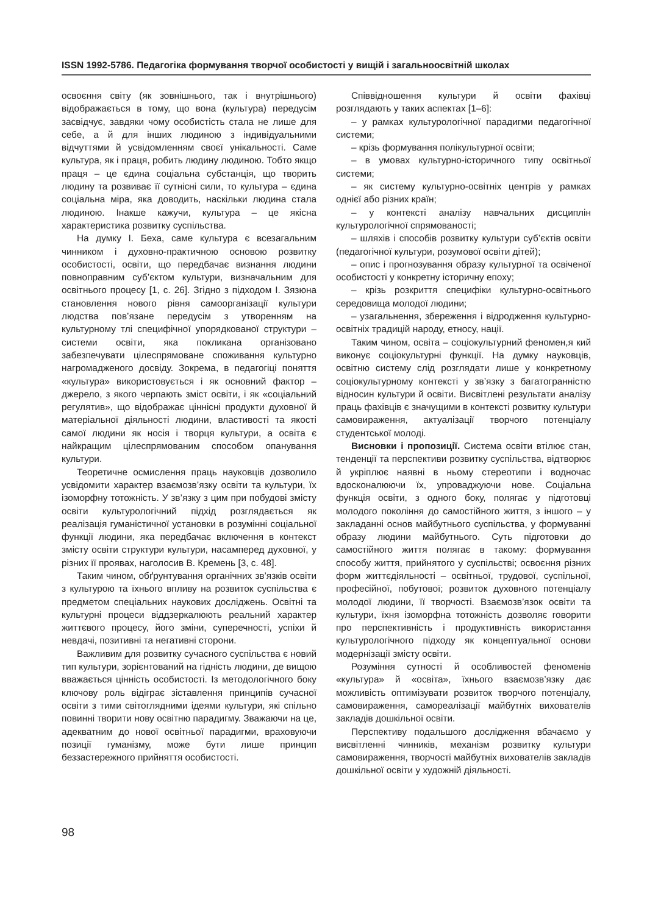ISSN 1992-5786. Педагогіка формування творчої особистості у вищій і загальноосвітній школах
освоєння світу (як зовнішнього, так і внутрішнього) відображається в тому, що вона (культура) передусім засвідчує, завдяки чому особистість стала не лише для себе, а й для інших людиною з індивідуальними відчуттями й усвідомленням своєї унікальності. Саме культура, як і праця, робить людину людиною. Тобто якщо праця – це єдина соціальна субстанція, що творить людину та розвиває її сутнісні сили, то культура – єдина соціальна міра, яка доводить, наскільки людина стала людиною. Інакше кажучи, культура – це якісна характеристика розвитку суспільства.
На думку І. Беха, саме культура є всезагальним чинником і духовно-практичною основою розвитку особистості, освіти, що передбачає визнання людини повноправним суб’єктом культури, визначальним для освітнього процесу [1, с. 26]. Згідно з підходом І. Зязюна становлення нового рівня самоорганізації культури людства пов’язане передусім з утворенням на культурному тлі специфічної упорядкованої структури – системи освіти, яка покликана організовано забезпечувати цілеспрямоване споживання культурно нагромадженого досвіду. Зокрема, в педагогіці поняття «культура» використовується і як основний фактор – джерело, з якого черпають зміст освіти, і як «соціальний регулятив», що відображає ціннісні продукти духовної й матеріальної діяльності людини, властивості та якості самої людини як носія і творця культури, а освіта є найкращим цілеспрямованим способом опанування культури.
Теоретичне осмислення праць науковців дозволило усвідомити характер взаємозв’язку освіти та культури, їх ізоморфну тотожність. У зв’язку з цим при побудові змісту освіти культурологічний підхід розглядається як реалізація гуманістичної установки в розумінні соціальної функції людини, яка передбачає включення в контекст змісту освіти структури культури, насамперед духовної, у різних її проявах, наголосив В. Кремень [3, с. 48].
Таким чином, обґрунтування органічних зв’язків освіти з культурою та їхнього впливу на розвиток суспільства є предметом спеціальних наукових досліджень. Освітні та культурні процеси віддзеркалюють реальний характер життєвого процесу, його зміни, суперечності, успіхи й невдачі, позитивні та негативні сторони.
Важливим для розвитку сучасного суспільства є новий тип культури, зорієнтований на гідність людини, де вищою вважається цінність особистості. Із методологічного боку ключову роль відіграє зіставлення принципів сучасної освіти з тими світоглядними ідеями культури, які спільно повинні творити нову освітню парадигму. Зважаючи на це, адекватним до нової освітньої парадигми, враховуючи позиції гуманізму, може бути лише принцип беззастережного прийняття особистості.
Співвідношення культури й освіти фахівці розглядають у таких аспектах [1–6]:
– у рамках культурологічної парадигми педагогічної системи;
– крізь формування полікультурної освіти;
– в умовах культурно-історичного типу освітньої системи;
– як систему культурно-освітніх центрів у рамках однієї або різних країн;
– у контексті аналізу навчальних дисциплін культурологічної спрямованості;
– шляхів і способів розвитку культури суб’єктів освіти (педагогічної культури, розумової освіти дітей);
– опис і прогнозування образу культурної та освіченої особистості у конкретну історичну епоху;
– крізь розкриття специфіки культурно-освітнього середовища молодої людини;
– узагальнення, збереження і відродження культурно-освітніх традицій народу, етносу, нації.
Таким чином, освіта – соціокультурний феномен,я кий виконує соціокультурні функції. На думку науковців, освітню систему слід розглядати лише у конкретному соціокультурному контексті у зв’язку з багатогранністю відносин культури й освіти. Висвітлені результати аналізу праць фахівців є значущими в контексті розвитку культури самовираження, актуалізації творчого потенціалу студентської молоді.
Висновки і пропозиції. Система освіти втілює стан, тенденції та перспективи розвитку суспільства, відтворює й укріплює наявні в ньому стереотипи і водночас вдосконалюючи їх, упроваджуючи нове. Соціальна функція освіти, з одного боку, полягає у підготовці молодого покоління до самостійного життя, з іншого – у закладанні основ майбутнього суспільства, у формуванні образу людини майбутнього. Суть підготовки до самостійного життя полягає в такому: формування способу життя, прийнятого у суспільстві; освоєння різних форм життєдіяльності – освітньої, трудової, суспільної, професійної, побутової; розвиток духовного потенціалу молодої людини, її творчості. Взаємозв’язок освіти та культури, їхня ізоморфна тотожність дозволяє говорити про перспективність і продуктивність використання культурологічного підходу як концептуальної основи модернізації змісту освіти.
Розуміння сутності й особливостей феноменів «культура» й «освіта», їхнього взаємозв’язку дає можливість оптимізувати розвиток творчого потенціалу, самовираження, самореалізації майбутніх вихователів закладів дошкільної освіти.
Перспективу подальшого дослідження вбачаємо у висвітленні чинників, механізм розвитку культури самовираження, творчості майбутніх вихователів закладів дошкільної освіти у художній діяльності.
98